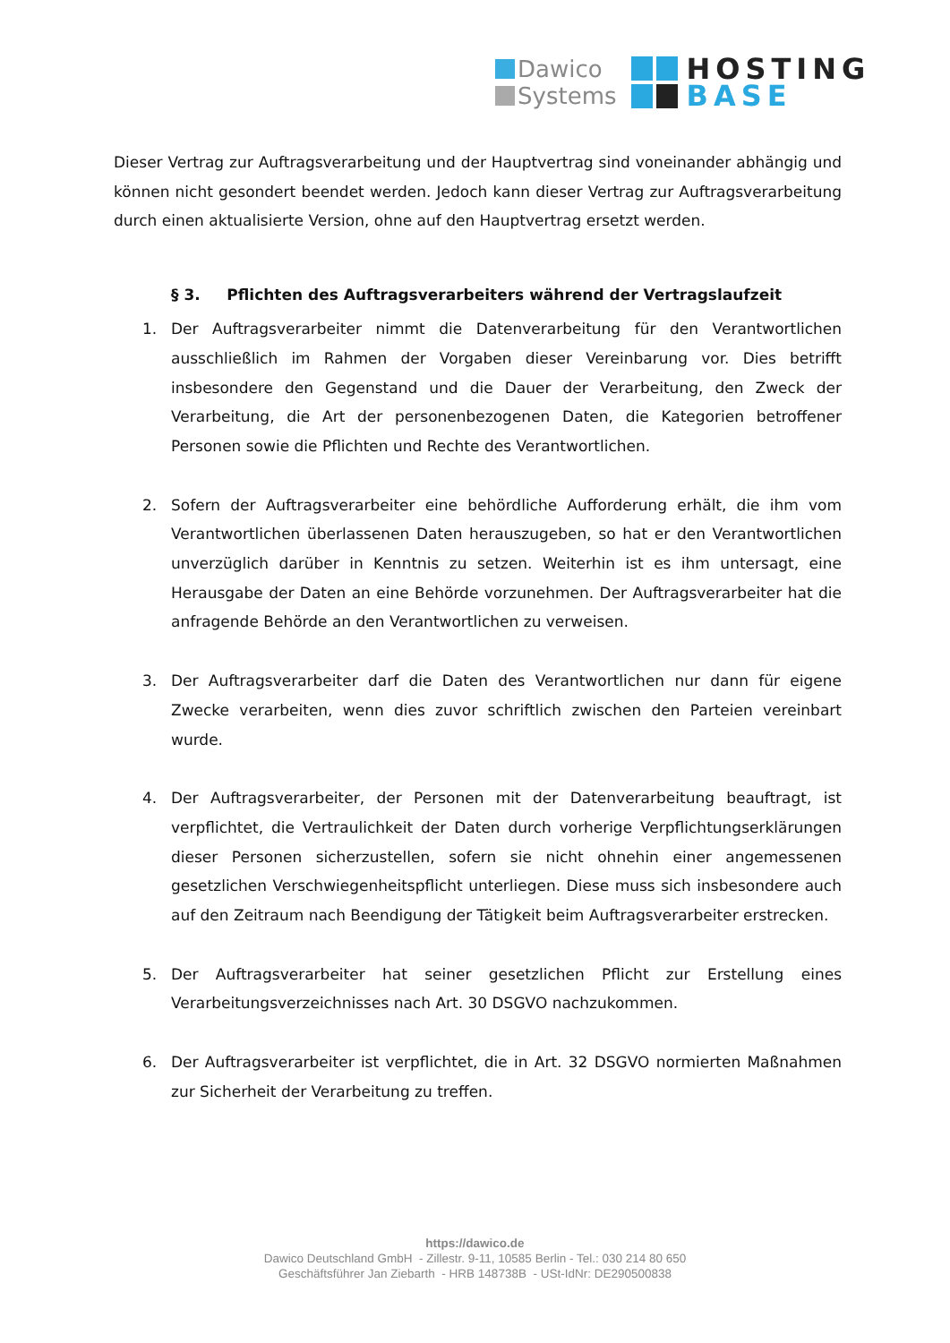Dawico
Systems
HOSTING
BASE
Dieser Vertrag zur Auftragsverarbeitung und der Hauptvertrag sind voneinander abhängig und können nicht gesondert beendet werden. Jedoch kann dieser Vertrag zur Auftragsverarbeitung durch einen aktualisierte Version, ohne auf den Hauptvertrag ersetzt werden.
§ 3. Pflichten des Auftragsverarbeiters während der Vertragslaufzeit
1. Der Auftragsverarbeiter nimmt die Datenverarbeitung für den Verantwortlichen ausschließlich im Rahmen der Vorgaben dieser Vereinbarung vor. Dies betrifft insbesondere den Gegenstand und die Dauer der Verarbeitung, den Zweck der Verarbeitung, die Art der personenbezogenen Daten, die Kategorien betroffener Personen sowie die Pflichten und Rechte des Verantwortlichen.
2. Sofern der Auftragsverarbeiter eine behördliche Aufforderung erhält, die ihm vom Verantwortlichen überlassenen Daten herauszugeben, so hat er den Verantwortlichen unverzüglich darüber in Kenntnis zu setzen. Weiterhin ist es ihm untersagt, eine Herausgabe der Daten an eine Behörde vorzunehmen. Der Auftragsverarbeiter hat die anfragende Behörde an den Verantwortlichen zu verweisen.
3. Der Auftragsverarbeiter darf die Daten des Verantwortlichen nur dann für eigene Zwecke verarbeiten, wenn dies zuvor schriftlich zwischen den Parteien vereinbart wurde.
4. Der Auftragsverarbeiter, der Personen mit der Datenverarbeitung beauftragt, ist verpflichtet, die Vertraulichkeit der Daten durch vorherige Verpflichtungserklärungen dieser Personen sicherzustellen, sofern sie nicht ohnehin einer angemessenen gesetzlichen Verschwiegenheitspflicht unterliegen. Diese muss sich insbesondere auch auf den Zeitraum nach Beendigung der Tätigkeit beim Auftragsverarbeiter erstrecken.
5. Der Auftragsverarbeiter hat seiner gesetzlichen Pflicht zur Erstellung eines Verarbeitungsverzeichnisses nach Art. 30 DSGVO nachzukommen.
6. Der Auftragsverarbeiter ist verpflichtet, die in Art. 32 DSGVO normierten Maßnahmen zur Sicherheit der Verarbeitung zu treffen.
https://dawico.de
Dawico Deutschland GmbH - Zillestr. 9-11, 10585 Berlin - Tel.: 030 214 80 650
Geschäftsführer Jan Ziebarth - HRB 148738B - USt-IdNr: DE290500838